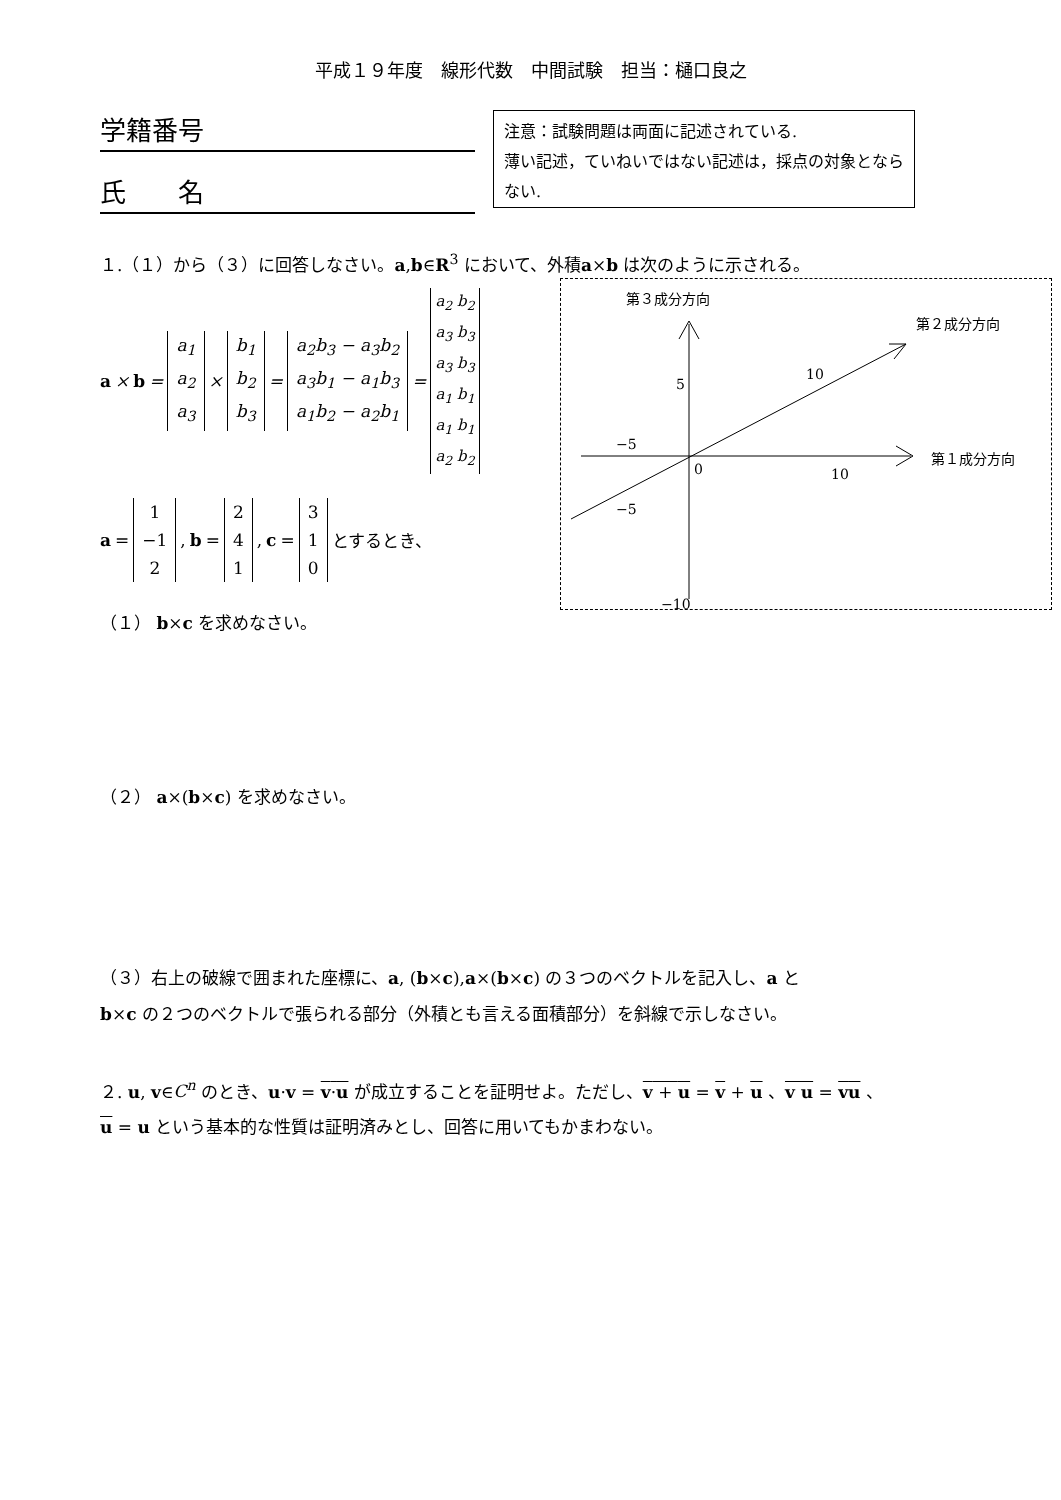平成１９年度　線形代数　中間試験　担当：樋口良之
学籍番号
氏　　名
注意：試験問題は両面に記述されている.
薄い記述，ていねいではない記述は，採点の対象とならない.
１.（１）から（３）に回答しなさい。a,b∈R<sup>3</sup> において、外積a×b は次のように示される。
a × b = a<sub>1</sub> a<sub>2</sub> a<sub>3</sub> × b<sub>1</sub> b<sub>2</sub> b<sub>3</sub> = a<sub>2</sub>b<sub>3</sub> − a<sub>3</sub>b<sub>2</sub> a<sub>3</sub>b<sub>1</sub> − a<sub>1</sub>b<sub>3</sub> a<sub>1</sub>b<sub>2</sub> − a<sub>2</sub>b<sub>1</sub> = a<sub>2</sub> b<sub>2</sub> a<sub>3</sub> b<sub>3</sub> a<sub>3</sub> b<sub>3</sub> a<sub>1</sub> b<sub>1</sub> a<sub>1</sub> b<sub>1</sub> a<sub>2</sub> b<sub>2</sub>
a = 1 −1 2, b = 2 4 1, c = 3 1 0 とするとき、
（１） b×c を求めなさい。
第３成分方向
第２成分方向
第１成分方向
5
−5
0
10
−5
10
−10
（２） a×(b×c) を求めなさい。
（３）右上の破線で囲まれた座標に、a, (b×c),a×(b×c) の３つのベクトルを記入し、a と
b×c の２つのベクトルで張られる部分（外積とも言える面積部分）を斜線で示しなさい。
２. u, v∈C<sup>n</sup> のとき、u·v = v·u が成立することを証明せよ。ただし、v + u = v + u 、v u = vu 、
u = u という基本的な性質は証明済みとし、回答に用いてもかまわない。